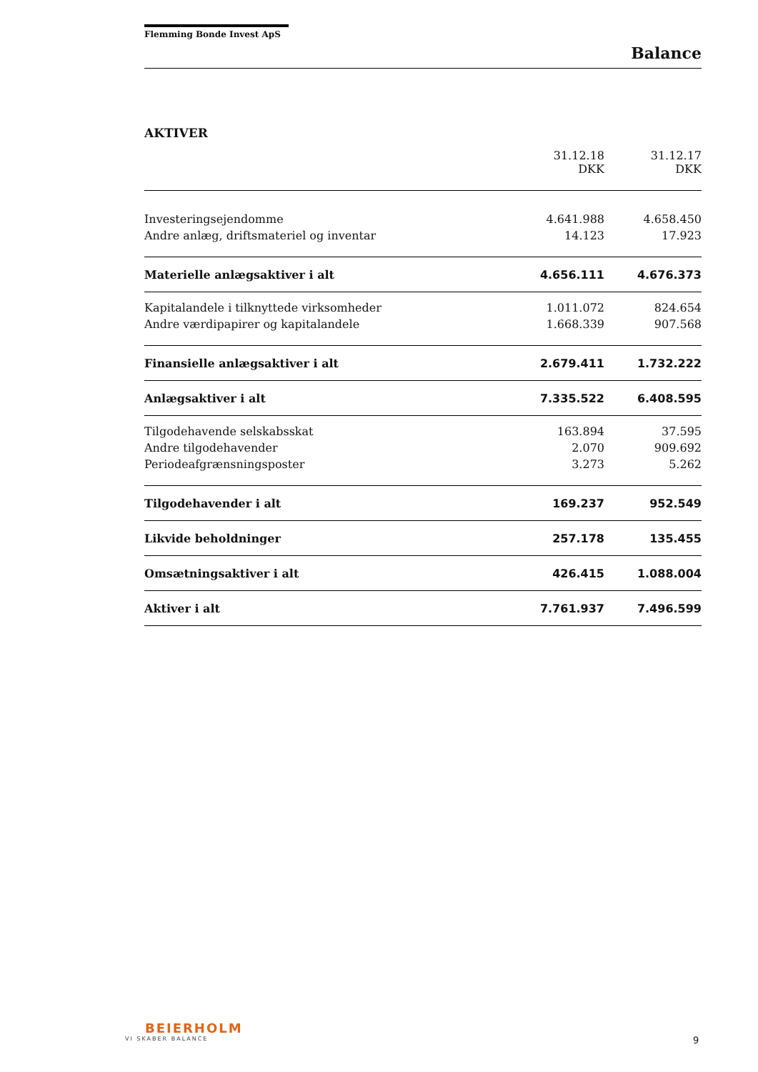Flemming Bonde Invest ApS
Balance
AKTIVER
| | 31.12.18 DKK | 31.12.17 DKK |
| --- | --- | --- |
| Investeringsejendomme | 4.641.988 | 4.658.450 |
| Andre anlæg, driftsmateriel og inventar | 14.123 | 17.923 |
| Materielle anlægsaktiver i alt | 4.656.111 | 4.676.373 |
| Kapitalandele i tilknyttede virksomheder | 1.011.072 | 824.654 |
| Andre værdipapirer og kapitalandele | 1.668.339 | 907.568 |
| Finansielle anlægsaktiver i alt | 2.679.411 | 1.732.222 |
| Anlægsaktiver i alt | 7.335.522 | 6.408.595 |
| Tilgodehavende selskabsskat | 163.894 | 37.595 |
| Andre tilgodehavender | 2.070 | 909.692 |
| Periodeafgrænsningsposter | 3.273 | 5.262 |
| Tilgodehavender i alt | 169.237 | 952.549 |
| Likvide beholdninger | 257.178 | 135.455 |
| Omsætningsaktiver i alt | 426.415 | 1.088.004 |
| Aktiver i alt | 7.761.937 | 7.496.599 |
BEIERHOLM
VI SKABER BALANCE
9